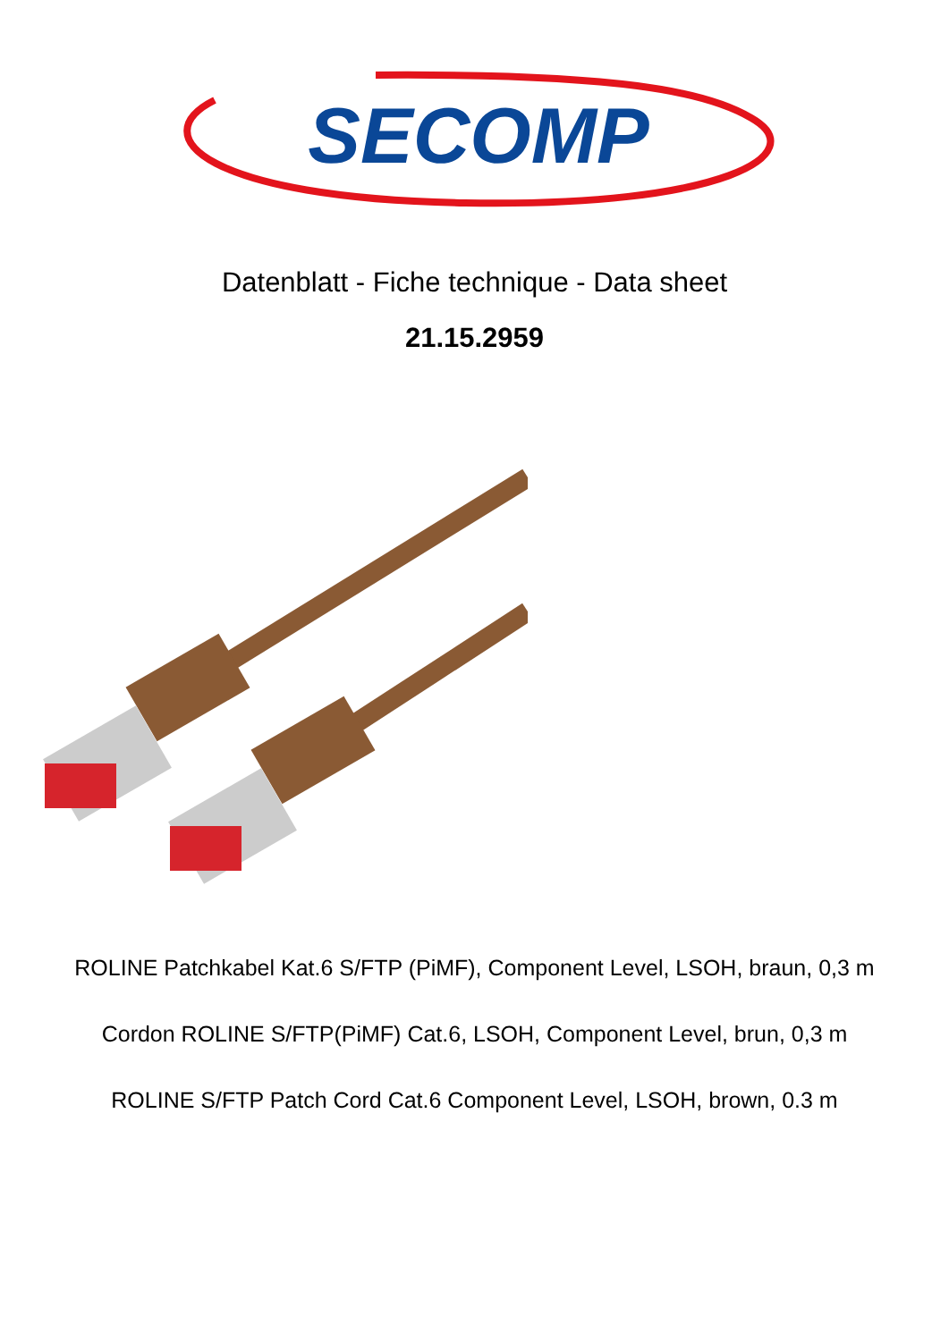SECOMP
Datenblatt - Fiche technique - Data sheet
21.15.2959
ROLINE Patchkabel Kat.6 S/FTP (PiMF), Component Level, LSOH, braun, 0,3 m
Cordon ROLINE S/FTP(PiMF) Cat.6, LSOH, Component Level, brun, 0,3 m
ROLINE S/FTP Patch Cord Cat.6 Component Level, LSOH, brown, 0.3 m